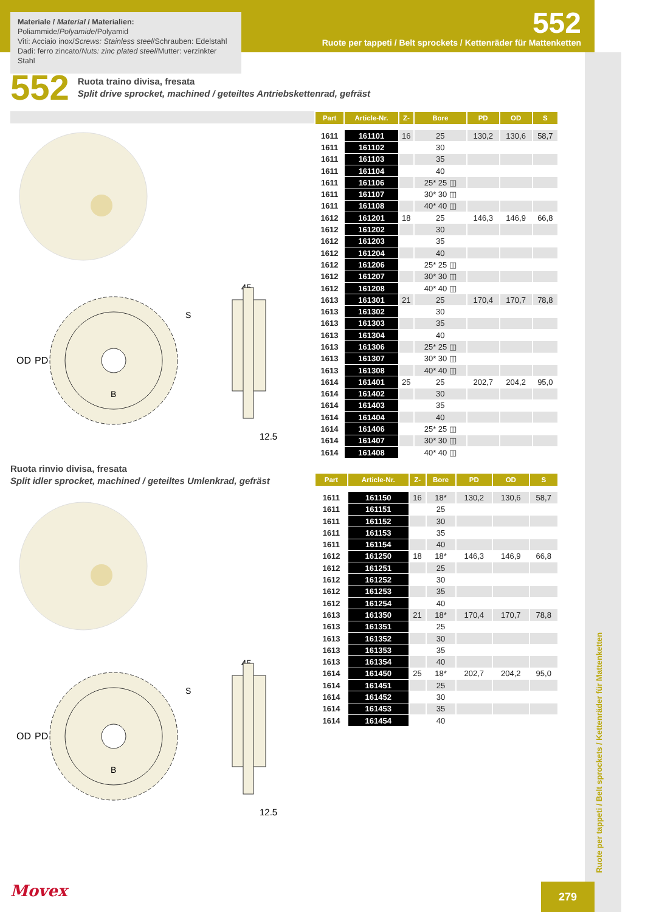Materiale / Material / Materialien:
Poliammide/Polyamide/Polyamid
Viti: Acciaio inox/Screws: Stainless steel/Schrauben: Edelstahl
Dadi: ferro zincato/Nuts: zinc plated steel/Mutter: verzinkter Stahl
552
Ruote per tappeti / Belt sprockets / Kettenräder für Mattenketten
552
Ruota traino divisa, fresata
Split drive sprocket, machined / geteiltes Antriebskettenrad, gefräst
OD
PD
S
B
45
12.5
Ruota rinvio divisa, fresata
Split idler sprocket, machined / geteiltes Umlenkrad, gefräst
OD
PD
S
B
45
12.5
| Part | Article-Nr. | Z- | Bore | PD | OD | S |
| --- | --- | --- | --- | --- | --- | --- |
| 1611 | 161101 | 16 | 25 | 130,2 | 130,6 | 58,7 |
| 1611 | 161102 | | 30 | | | |
| 1611 | 161103 | | 35 | | | |
| 1611 | 161104 | | 40 | | | |
| 1611 | 161106 | | 25* 25 ◫ | | | |
| 1611 | 161107 | | 30* 30 ◫ | | | |
| 1611 | 161108 | | 40* 40 ◫ | | | |
| 1612 | 161201 | 18 | 25 | 146,3 | 146,9 | 66,8 |
| 1612 | 161202 | | 30 | | | |
| 1612 | 161203 | | 35 | | | |
| 1612 | 161204 | | 40 | | | |
| 1612 | 161206 | | 25* 25 ◫ | | | |
| 1612 | 161207 | | 30* 30 ◫ | | | |
| 1612 | 161208 | | 40* 40 ◫ | | | |
| 1613 | 161301 | 21 | 25 | 170,4 | 170,7 | 78,8 |
| 1613 | 161302 | | 30 | | | |
| 1613 | 161303 | | 35 | | | |
| 1613 | 161304 | | 40 | | | |
| 1613 | 161306 | | 25* 25 ◫ | | | |
| 1613 | 161307 | | 30* 30 ◫ | | | |
| 1613 | 161308 | | 40* 40 ◫ | | | |
| 1614 | 161401 | 25 | 25 | 202,7 | 204,2 | 95,0 |
| 1614 | 161402 | | 30 | | | |
| 1614 | 161403 | | 35 | | | |
| 1614 | 161404 | | 40 | | | |
| 1614 | 161406 | | 25* 25 ◫ | | | |
| 1614 | 161407 | | 30* 30 ◫ | | | |
| 1614 | 161408 | | 40* 40 ◫ | | | |
| Part | Article-Nr. | Z- | Bore | PD | OD | S |
| --- | --- | --- | --- | --- | --- | --- |
| 1611 | 161150 | 16 | 18* | 130,2 | 130,6 | 58,7 |
| 1611 | 161151 | | 25 | | | |
| 1611 | 161152 | | 30 | | | |
| 1611 | 161153 | | 35 | | | |
| 1611 | 161154 | | 40 | | | |
| 1612 | 161250 | 18 | 18* | 146,3 | 146,9 | 66,8 |
| 1612 | 161251 | | 25 | | | |
| 1612 | 161252 | | 30 | | | |
| 1612 | 161253 | | 35 | | | |
| 1612 | 161254 | | 40 | | | |
| 1613 | 161350 | 21 | 18* | 170,4 | 170,7 | 78,8 |
| 1613 | 161351 | | 25 | | | |
| 1613 | 161352 | | 30 | | | |
| 1613 | 161353 | | 35 | | | |
| 1613 | 161354 | | 40 | | | |
| 1614 | 161450 | 25 | 18* | 202,7 | 204,2 | 95,0 |
| 1614 | 161451 | | 25 | | | |
| 1614 | 161452 | | 30 | | | |
| 1614 | 161453 | | 35 | | | |
| 1614 | 161454 | | 40 | | | |
Ruote per tappeti / Belt sprockets / Kettenräder für Mattenketten
Movex 279